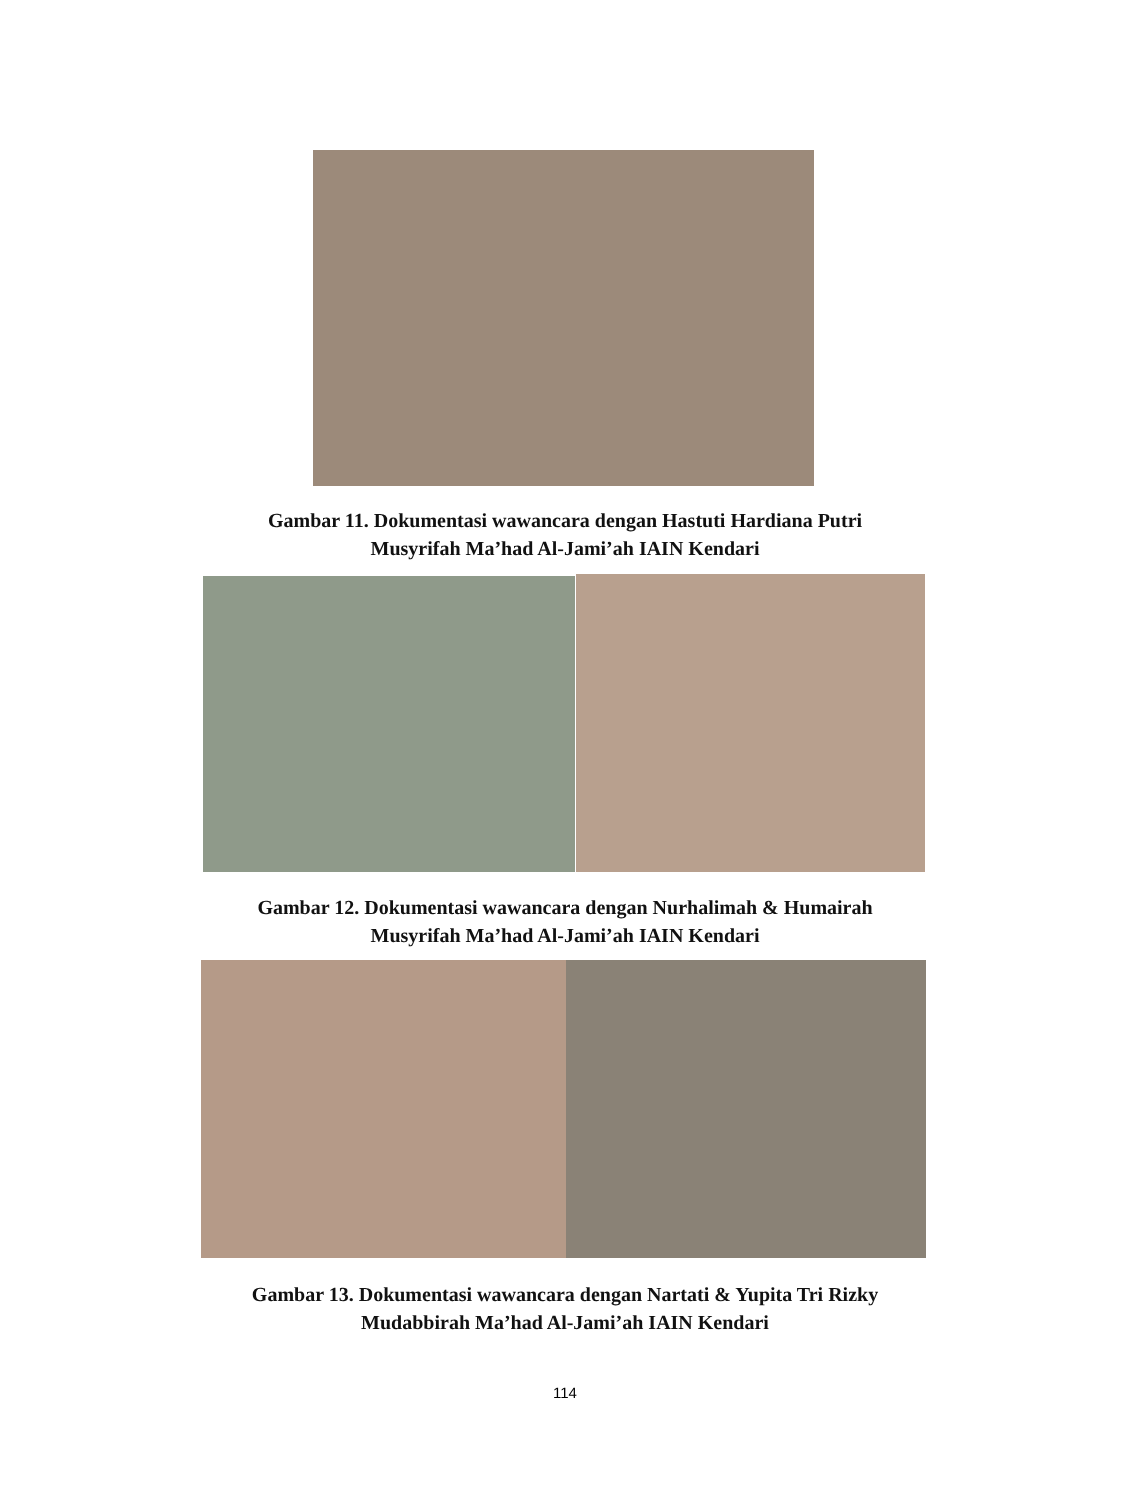Gambar 11. Dokumentasi wawancara dengan Hastuti Hardiana Putri
Musyrifah Ma’had Al-Jami’ah IAIN Kendari
Gambar 12. Dokumentasi wawancara dengan Nurhalimah & Humairah
Musyrifah Ma’had Al-Jami’ah IAIN Kendari
Gambar 13. Dokumentasi wawancara dengan Nartati & Yupita Tri Rizky
Mudabbirah Ma’had Al-Jami’ah IAIN Kendari
114